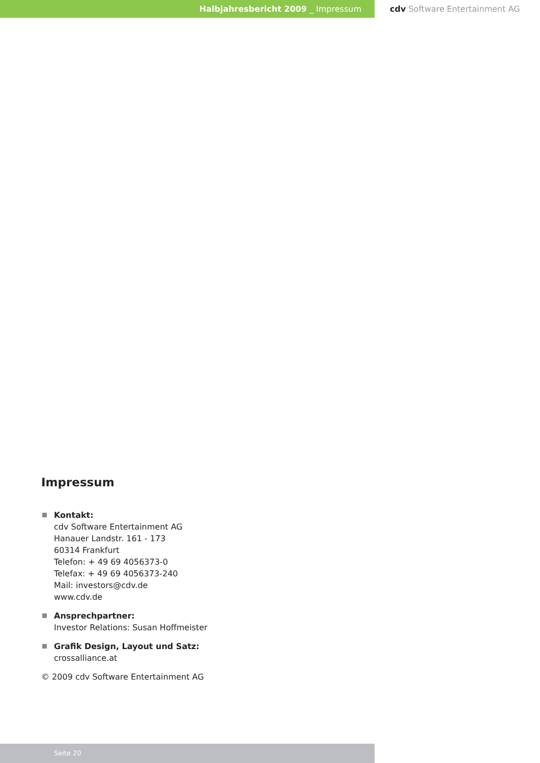Halbjahresbericht 2009 _ Impressum cdv Software Entertainment AG
Impressum
Kontakt:
cdv Software Entertainment AG
Hanauer Landstr. 161 - 173
60314 Frankfurt
Telefon: + 49 69 4056373-0
Telefax: + 49 69 4056373-240
Mail: investors@cdv.de
www.cdv.de
Ansprechpartner:
Investor Relations: Susan Hoffmeister
Grafik Design, Layout und Satz:
crossalliance.at
© 2009 cdv Software Entertainment AG
Seite 20